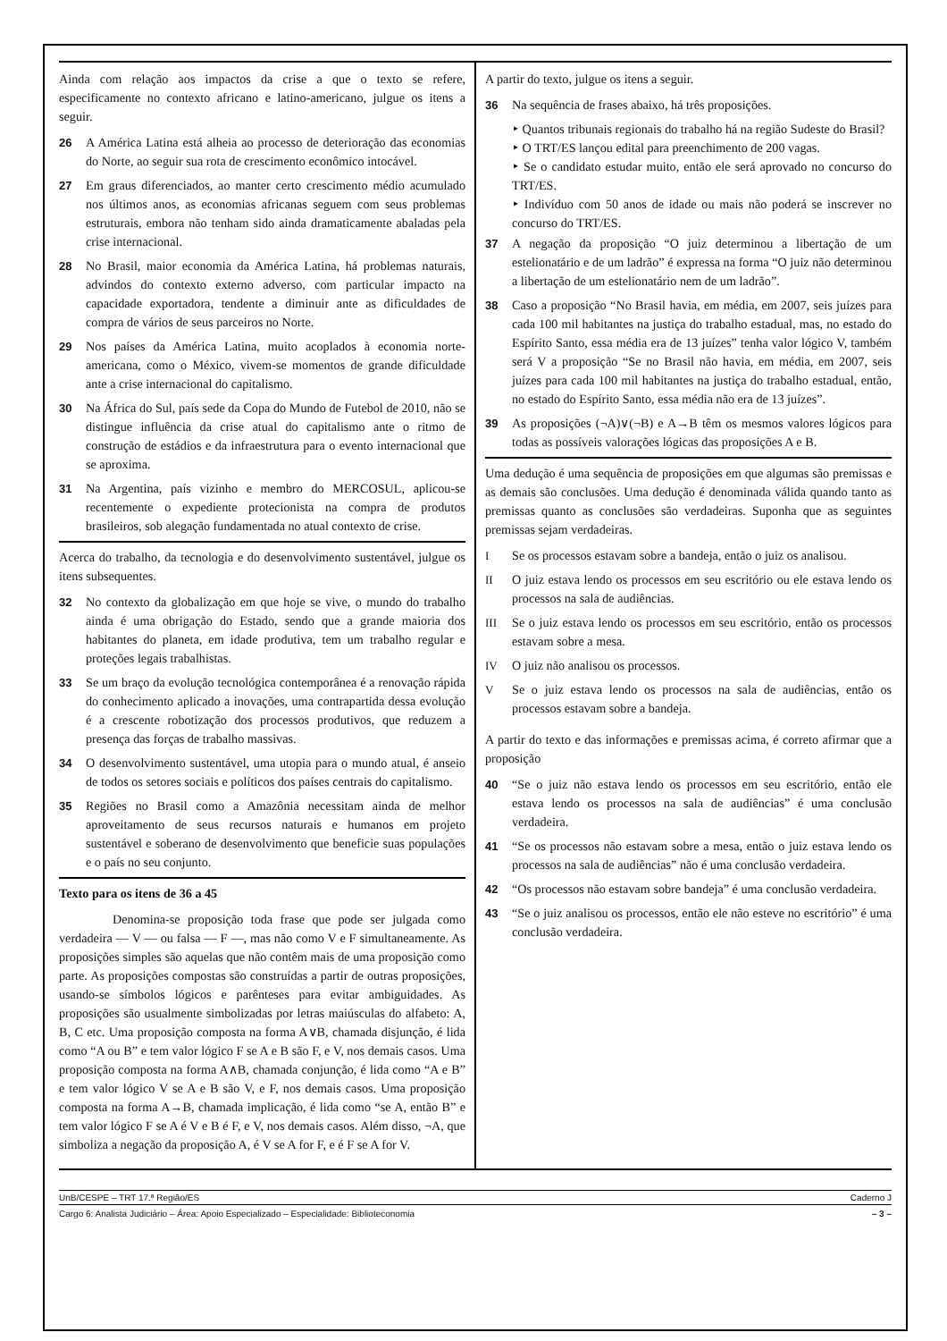Ainda com relação aos impactos da crise a que o texto se refere, especificamente no contexto africano e latino-americano, julgue os itens a seguir.
26 A América Latina está alheia ao processo de deterioração das economias do Norte, ao seguir sua rota de crescimento econômico intocável.
27 Em graus diferenciados, ao manter certo crescimento médio acumulado nos últimos anos, as economias africanas seguem com seus problemas estruturais, embora não tenham sido ainda dramaticamente abaladas pela crise internacional.
28 No Brasil, maior economia da América Latina, há problemas naturais, advindos do contexto externo adverso, com particular impacto na capacidade exportadora, tendente a diminuir ante as dificuldades de compra de vários de seus parceiros no Norte.
29 Nos países da América Latina, muito acoplados à economia norte-americana, como o México, vivem-se momentos de grande dificuldade ante a crise internacional do capitalismo.
30 Na África do Sul, país sede da Copa do Mundo de Futebol de 2010, não se distingue influência da crise atual do capitalismo ante o ritmo de construção de estádios e da infraestrutura para o evento internacional que se aproxima.
31 Na Argentina, país vizinho e membro do MERCOSUL, aplicou-se recentemente o expediente protecionista na compra de produtos brasileiros, sob alegação fundamentada no atual contexto de crise.
Acerca do trabalho, da tecnologia e do desenvolvimento sustentável, julgue os itens subsequentes.
32 No contexto da globalização em que hoje se vive, o mundo do trabalho ainda é uma obrigação do Estado, sendo que a grande maioria dos habitantes do planeta, em idade produtiva, tem um trabalho regular e proteções legais trabalhistas.
33 Se um braço da evolução tecnológica contemporânea é a renovação rápida do conhecimento aplicado a inovações, uma contrapartida dessa evolução é a crescente robotização dos processos produtivos, que reduzem a presença das forças de trabalho massivas.
34 O desenvolvimento sustentável, uma utopia para o mundo atual, é anseio de todos os setores sociais e políticos dos países centrais do capitalismo.
35 Regiões no Brasil como a Amazônia necessitam ainda de melhor aproveitamento de seus recursos naturais e humanos em projeto sustentável e soberano de desenvolvimento que beneficie suas populações e o país no seu conjunto.
Texto para os itens de 36 a 45
Denomina-se proposição toda frase que pode ser julgada como verdadeira — V — ou falsa — F —, mas não como V e F simultaneamente. As proposições simples são aquelas que não contêm mais de uma proposição como parte. As proposições compostas são construídas a partir de outras proposições, usando-se símbolos lógicos e parênteses para evitar ambiguidades. As proposições são usualmente simbolizadas por letras maiúsculas do alfabeto: A, B, C etc. Uma proposição composta na forma A∨B, chamada disjunção, é lida como “A ou B” e tem valor lógico F se A e B são F, e V, nos demais casos. Uma proposição composta na forma A∧B, chamada conjunção, é lida como “A e B” e tem valor lógico V se A e B são V, e F, nos demais casos. Uma proposição composta na forma A→B, chamada implicação, é lida como “se A, então B” e tem valor lógico F se A é V e B é F, e V, nos demais casos. Além disso, ¬A, que simboliza a negação da proposição A, é V se A for F, e é F se A for V.
A partir do texto, julgue os itens a seguir.
36 Na sequência de frases abaixo, há três proposições.
‣ Quantos tribunais regionais do trabalho há na região Sudeste do Brasil?
‣ O TRT/ES lançou edital para preenchimento de 200 vagas.
‣ Se o candidato estudar muito, então ele será aprovado no concurso do TRT/ES.
‣ Indivíduo com 50 anos de idade ou mais não poderá se inscrever no concurso do TRT/ES.
37 A negação da proposição “O juiz determinou a libertação de um estelionatário e de um ladrão” é expressa na forma “O juiz não determinou a libertação de um estelionatário nem de um ladrão”.
38 Caso a proposição “No Brasil havia, em média, em 2007, seis juízes para cada 100 mil habitantes na justiça do trabalho estadual, mas, no estado do Espírito Santo, essa média era de 13 juízes” tenha valor lógico V, também será V a proposição “Se no Brasil não havia, em média, em 2007, seis juízes para cada 100 mil habitantes na justiça do trabalho estadual, então, no estado do Espírito Santo, essa média não era de 13 juízes”.
39 As proposições (¬A)∨(¬B) e A→B têm os mesmos valores lógicos para todas as possíveis valorações lógicas das proposições A e B.
Uma dedução é uma sequência de proposições em que algumas são premissas e as demais são conclusões. Uma dedução é denominada válida quando tanto as premissas quanto as conclusões são verdadeiras. Suponha que as seguintes premissas sejam verdadeiras.
I Se os processos estavam sobre a bandeja, então o juiz os analisou.
II O juiz estava lendo os processos em seu escritório ou ele estava lendo os processos na sala de audiências.
III Se o juiz estava lendo os processos em seu escritório, então os processos estavam sobre a mesa.
IV O juiz não analisou os processos.
V Se o juiz estava lendo os processos na sala de audiências, então os processos estavam sobre a bandeja.
A partir do texto e das informações e premissas acima, é correto afirmar que a proposição
40 “Se o juiz não estava lendo os processos em seu escritório, então ele estava lendo os processos na sala de audiências” é uma conclusão verdadeira.
41 “Se os processos não estavam sobre a mesa, então o juiz estava lendo os processos na sala de audiências” não é uma conclusão verdadeira.
42 “Os processos não estavam sobre bandeja” é uma conclusão verdadeira.
43 “Se o juiz analisou os processos, então ele não esteve no escritório” é uma conclusão verdadeira.
UnB/CESPE – TRT 17.ª Região/ES Caderno J
Cargo 6: Analista Judiciário – Área: Apoio Especializado – Especialidade: Biblioteconomia – 3 –